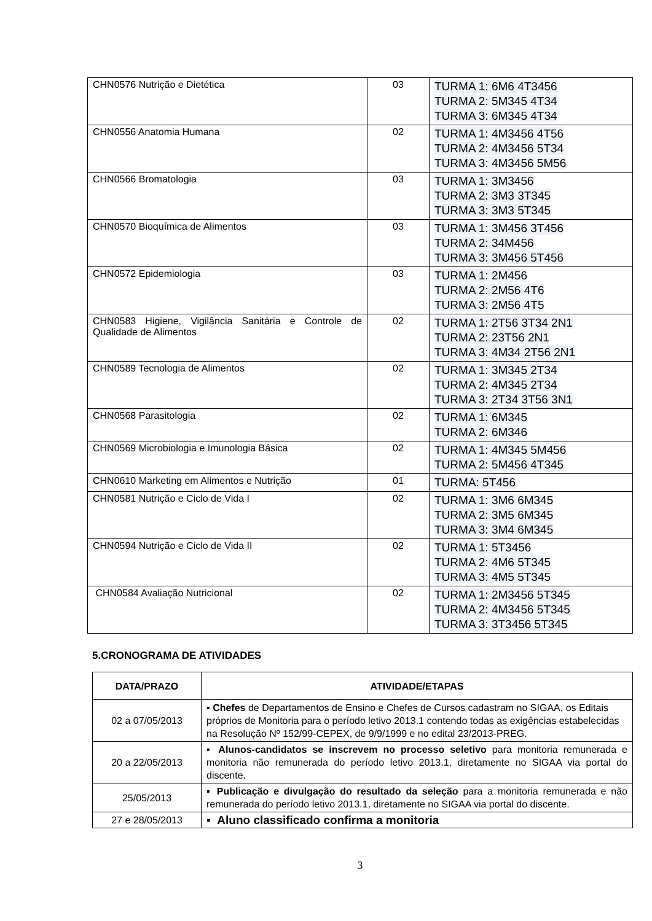| CHN0576 Nutrição e Dietética | 03 | TURMA 1: 6M6 4T3456 TURMA 2: 5M345 4T34 TURMA 3: 6M345 4T34 |
| CHN0556 Anatomia Humana | 02 | TURMA 1: 4M3456 4T56 TURMA 2: 4M3456 5T34 TURMA 3: 4M3456 5M56 |
| CHN0566 Bromatologia | 03 | TURMA 1: 3M3456 TURMA 2: 3M3 3T345 TURMA 3: 3M3 5T345 |
| CHN0570 Bioquímica de Alimentos | 03 | TURMA 1: 3M456 3T456 TURMA 2: 34M456 TURMA 3: 3M456 5T456 |
| CHN0572 Epidemiologia | 03 | TURMA 1: 2M456 TURMA 2: 2M56 4T6 TURMA 3: 2M56 4T5 |
| CHN0583 Higiene, Vigilância Sanitária e Controle de Qualidade de Alimentos | 02 | TURMA 1: 2T56 3T34 2N1 TURMA 2: 23T56 2N1 TURMA 3: 4M34 2T56 2N1 |
| CHN0589 Tecnologia de Alimentos | 02 | TURMA 1: 3M345 2T34 TURMA 2: 4M345 2T34 TURMA 3: 2T34 3T56 3N1 |
| CHN0568 Parasitologia | 02 | TURMA 1: 6M345 TURMA 2: 6M346 |
| CHN0569 Microbiologia e Imunologia Básica | 02 | TURMA 1: 4M345 5M456 TURMA 2: 5M456 4T345 |
| CHN0610 Marketing em Alimentos e Nutrição | 01 | TURMA: 5T456 |
| CHN0581 Nutrição e Ciclo de Vida I | 02 | TURMA 1: 3M6 6M345 TURMA 2: 3M5 6M345 TURMA 3: 3M4 6M345 |
| CHN0594 Nutrição e Ciclo de Vida II | 02 | TURMA 1: 5T3456 TURMA 2: 4M6 5T345 TURMA 3: 4M5 5T345 |
| CHN0584 Avaliação Nutricional | 02 | TURMA 1: 2M3456 5T345 TURMA 2: 4M3456 5T345 TURMA 3: 3T3456 5T345 |
5.CRONOGRAMA DE ATIVIDADES
| DATA/PRAZO | ATIVIDADE/ETAPAS |
| --- | --- |
| 02 a 07/05/2013 | ▪ Chefes de Departamentos de Ensino e Chefes de Cursos cadastram no SIGAA, os Editais próprios de Monitoria para o período letivo 2013.1 contendo todas as exigências estabelecidas na Resolução Nº 152/99-CEPEX, de 9/9/1999 e no edital 23/2013-PREG. |
| 20 a 22/05/2013 | ▪ Alunos-candidatos se inscrevem no processo seletivo para monitoria remunerada e monitoria não remunerada do período letivo 2013.1, diretamente no SIGAA via portal do discente. |
| 25/05/2013 | ▪ Publicação e divulgação do resultado da seleção para a monitoria remunerada e não remunerada do período letivo 2013.1, diretamente no SIGAA via portal do discente. |
| 27 e 28/05/2013 | ▪ Aluno classificado confirma a monitoria |
3